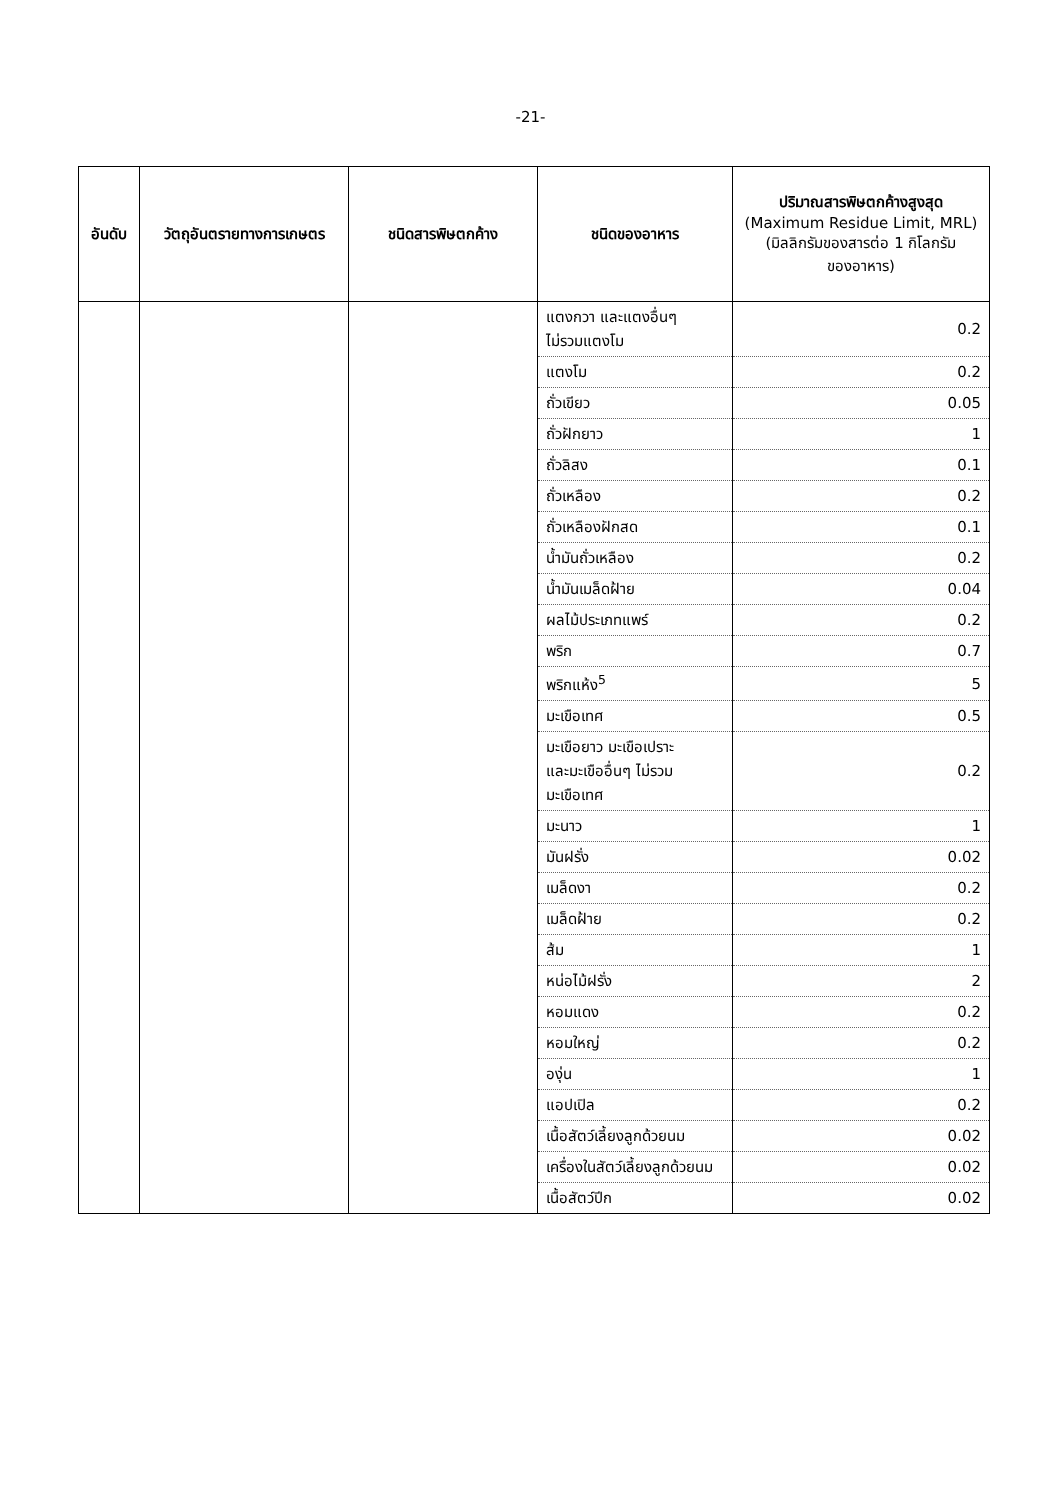-21-
| อันดับ | วัตถุอันตรายทางการเกษตร | ชนิดสารพิษตกค้าง | ชนิดของอาหาร | ปริมาณสารพิษตกค้างสูงสุด (Maximum Residue Limit, MRL) (มิลลิกรัมของสารต่อ 1 กิโลกรัม ของอาหาร) |
| --- | --- | --- | --- | --- |
| | | | แตงกวา และแตงอื่นๆ ไม่รวมแตงโม | 0.2 |
| | | | แตงโม | 0.2 |
| | | | ถั่วเขียว | 0.05 |
| | | | ถั่วฝักยาว | 1 |
| | | | ถั่วลิสง | 0.1 |
| | | | ถั่วเหลือง | 0.2 |
| | | | ถั่วเหลืองฝักสด | 0.1 |
| | | | น้ำมันถั่วเหลือง | 0.2 |
| | | | น้ำมันเมล็ดฝ้าย | 0.04 |
| | | | ผลไม้ประเภทแพร์ | 0.2 |
| | | | พริก | 0.7 |
| | | | พริกแห้ง<sup>5</sup> | 5 |
| | | | มะเขือเทศ | 0.5 |
| | | | มะเขือยาว มะเขือเปราะ และมะเขืออื่นๆ ไม่รวม มะเขือเทศ | 0.2 |
| | | | มะนาว | 1 |
| | | | มันฝรั่ง | 0.02 |
| | | | เมล็ดงา | 0.2 |
| | | | เมล็ดฝ้าย | 0.2 |
| | | | ส้ม | 1 |
| | | | หน่อไม้ฝรั่ง | 2 |
| | | | หอมแดง | 0.2 |
| | | | หอมใหญ่ | 0.2 |
| | | | องุ่น | 1 |
| | | | แอปเปิล | 0.2 |
| | | | เนื้อสัตว์เลี้ยงลูกด้วยนม | 0.02 |
| | | | เครื่องในสัตว์เลี้ยงลูกด้วยนม | 0.02 |
| | | | เนื้อสัตว์ปีก | 0.02 |